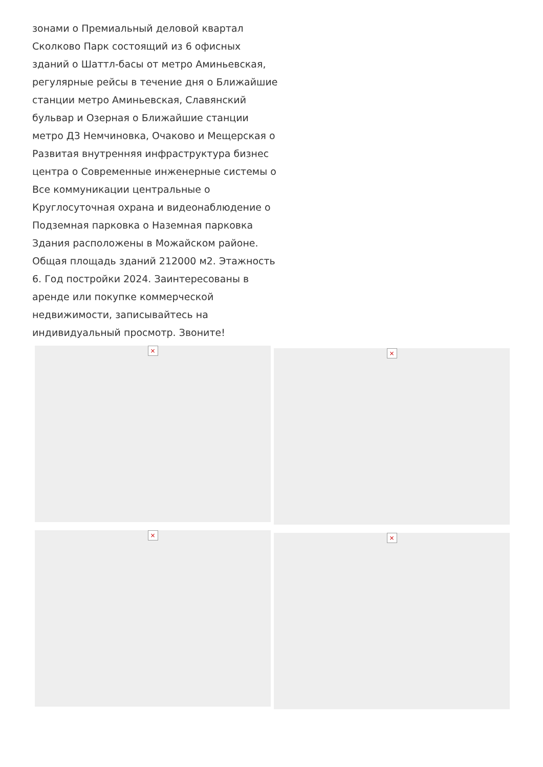зонами о Премиальный деловой квартал Сколково Парк состоящий из 6 офисных зданий о Шаттл-басы от метро Аминьевская, регулярные рейсы в течение дня о Ближайшие станции метро Аминьевская, Славянский бульвар и Озерная о Ближайшие станции метро Д3 Немчиновка, Очаково и Мещерская о Развитая внутренняя инфраструктура бизнес центра о Современные инженерные системы о Все коммуникации центральные о Круглосуточная охрана и видеонаблюдение о Подземная парковка о Наземная парковка Здания расположены в Можайском районе. Общая площадь зданий 212000 м2. Этажность 6. Год постройки 2024. Заинтересованы в аренде или покупке коммерческой недвижимости, записывайтесь на индивидуальный просмотр. Звоните!
×
×
×
×